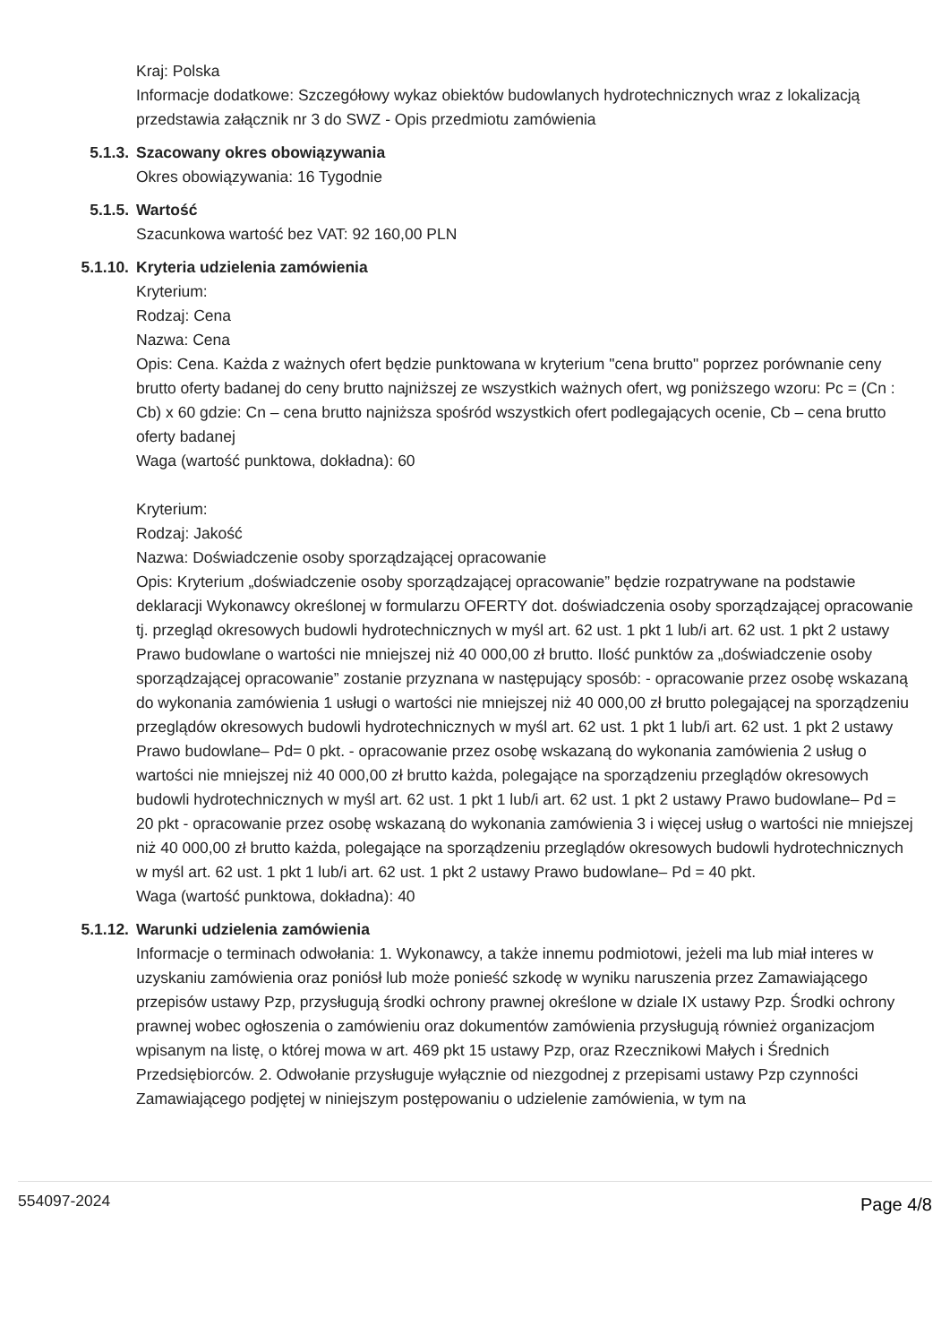Kraj: Polska
Informacje dodatkowe: Szczegółowy wykaz obiektów budowlanych hydrotechnicznych wraz z lokalizacją przedstawia załącznik nr 3 do SWZ - Opis przedmiotu zamówienia
5.1.3. Szacowany okres obowiązywania
Okres obowiązywania: 16 Tygodnie
5.1.5. Wartość
Szacunkowa wartość bez VAT: 92 160,00 PLN
5.1.10. Kryteria udzielenia zamówienia
Kryterium:
Rodzaj: Cena
Nazwa: Cena
Opis: Cena. Każda z ważnych ofert będzie punktowana w kryterium "cena brutto" poprzez porównanie ceny brutto oferty badanej do ceny brutto najniższej ze wszystkich ważnych ofert, wg poniższego wzoru: Pc = (Cn : Cb) x 60 gdzie: Cn – cena brutto najniższa spośród wszystkich ofert podlegających ocenie, Cb – cena brutto oferty badanej
Waga (wartość punktowa, dokładna): 60
Kryterium:
Rodzaj: Jakość
Nazwa: Doświadczenie osoby sporządzającej opracowanie
Opis: Kryterium „doświadczenie osoby sporządzającej opracowanie” będzie rozpatrywane na podstawie deklaracji Wykonawcy określonej w formularzu OFERTY dot. doświadczenia osoby sporządzającej opracowanie tj. przegląd okresowych budowli hydrotechnicznych w myśl art. 62 ust. 1 pkt 1 lub/i art. 62 ust. 1 pkt 2 ustawy Prawo budowlane o wartości nie mniejszej niż 40 000,00 zł brutto. Ilość punktów za „doświadczenie osoby sporządzającej opracowanie” zostanie przyznana w następujący sposób: - opracowanie przez osobę wskazaną do wykonania zamówienia 1 usługi o wartości nie mniejszej niż 40 000,00 zł brutto polegającej na sporządzeniu przeglądów okresowych budowli hydrotechnicznych w myśl art. 62 ust. 1 pkt 1 lub/i art. 62 ust. 1 pkt 2 ustawy Prawo budowlane– Pd= 0 pkt. - opracowanie przez osobę wskazaną do wykonania zamówienia 2 usług o wartości nie mniejszej niż 40 000,00 zł brutto każda, polegające na sporządzeniu przeglądów okresowych budowli hydrotechnicznych w myśl art. 62 ust. 1 pkt 1 lub/i art. 62 ust. 1 pkt 2 ustawy Prawo budowlane– Pd = 20 pkt - opracowanie przez osobę wskazaną do wykonania zamówienia 3 i więcej usług o wartości nie mniejszej niż 40 000,00 zł brutto każda, polegające na sporządzeniu przeglądów okresowych budowli hydrotechnicznych w myśl art. 62 ust. 1 pkt 1 lub/i art. 62 ust. 1 pkt 2 ustawy Prawo budowlane– Pd = 40 pkt.
Waga (wartość punktowa, dokładna): 40
5.1.12. Warunki udzielenia zamówienia
Informacje o terminach odwołania: 1. Wykonawcy, a także innemu podmiotowi, jeżeli ma lub miał interes w uzyskaniu zamówienia oraz poniósł lub może ponieść szkodę w wyniku naruszenia przez Zamawiającego przepisów ustawy Pzp, przysługują środki ochrony prawnej określone w dziale IX ustawy Pzp. Środki ochrony prawnej wobec ogłoszenia o zamówieniu oraz dokumentów zamówienia przysługują również organizacjom wpisanym na listę, o której mowa w art. 469 pkt 15 ustawy Pzp, oraz Rzecznikowi Małych i Średnich Przedsiębiorców. 2. Odwołanie przysługuje wyłącznie od niezgodnej z przepisami ustawy Pzp czynności Zamawiającego podjętej w niniejszym postępowaniu o udzielenie zamówienia, w tym na
554097-2024
Page 4/8